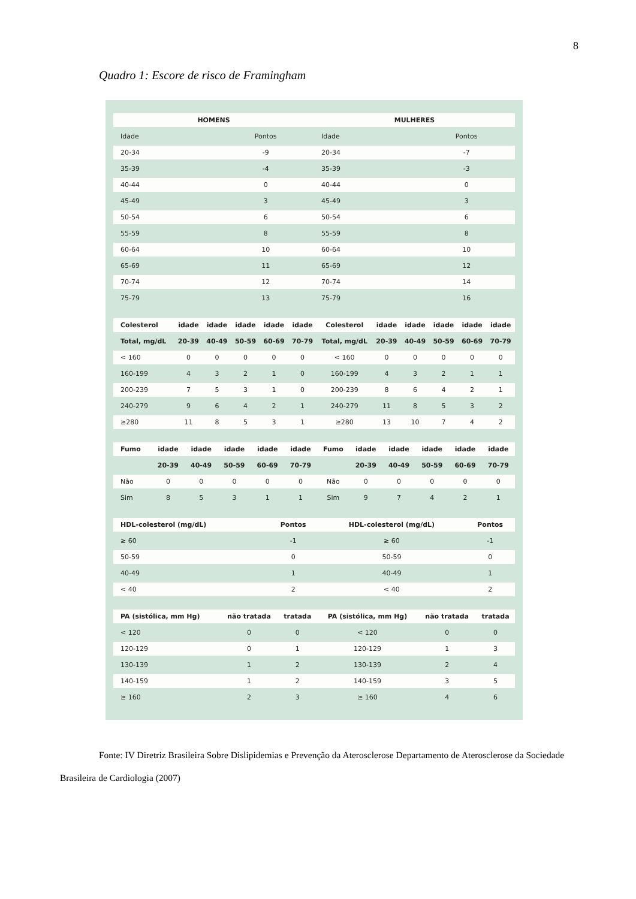8
Quadro 1: Escore de risco de Framingham
| HOMENS | | MULHERES | |
| --- | --- | --- | --- |
| Idade | Pontos | Idade | Pontos |
| 20-34 | -9 | 20-34 | -7 |
| 35-39 | -4 | 35-39 | -3 |
| 40-44 | 0 | 40-44 | 0 |
| 45-49 | 3 | 45-49 | 3 |
| 50-54 | 6 | 50-54 | 6 |
| 55-59 | 8 | 55-59 | 8 |
| 60-64 | 10 | 60-64 | 10 |
| 65-69 | 11 | 65-69 | 12 |
| 70-74 | 12 | 70-74 | 14 |
| 75-79 | 13 | 75-79 | 16 |
| Colesterol | idade | idade | idade | idade | idade | Colesterol | idade | idade | idade | idade | idade |
| --- | --- | --- | --- | --- | --- | --- | --- | --- | --- | --- | --- |
| Total, mg/dL | 20-39 | 40-49 | 50-59 | 60-69 | 70-79 | Total, mg/dL | 20-39 | 40-49 | 50-59 | 60-69 | 70-79 |
| < 160 | 0 | 0 | 0 | 0 | 0 | < 160 | 0 | 0 | 0 | 0 | 0 |
| 160-199 | 4 | 3 | 2 | 1 | 0 | 160-199 | 4 | 3 | 2 | 1 | 1 |
| 200-239 | 7 | 5 | 3 | 1 | 0 | 200-239 | 8 | 6 | 4 | 2 | 1 |
| 240-279 | 9 | 6 | 4 | 2 | 1 | 240-279 | 11 | 8 | 5 | 3 | 2 |
| ≥280 | 11 | 8 | 5 | 3 | 1 | ≥280 | 13 | 10 | 7 | 4 | 2 |
| Fumo | idade | idade | idade | idade | idade | Fumo | idade | idade | idade | idade | idade |
| --- | --- | --- | --- | --- | --- | --- | --- | --- | --- | --- | --- |
| | 20-39 | 40-49 | 50-59 | 60-69 | 70-79 | | 20-39 | 40-49 | 50-59 | 60-69 | 70-79 |
| Não | 0 | 0 | 0 | 0 | 0 | Não | 0 | 0 | 0 | 0 | 0 |
| Sim | 8 | 5 | 3 | 1 | 1 | Sim | 9 | 7 | 4 | 2 | 1 |
| HDL-colesterol (mg/dL) | Pontos | HDL-colesterol (mg/dL) | Pontos |
| --- | --- | --- | --- |
| ≥ 60 | -1 | ≥ 60 | -1 |
| 50-59 | 0 | 50-59 | 0 |
| 40-49 | 1 | 40-49 | 1 |
| < 40 | 2 | < 40 | 2 |
| PA (sistólica, mm Hg) | não tratada | tratada | PA (sistólica, mm Hg) | não tratada | tratada |
| --- | --- | --- | --- | --- | --- |
| < 120 | 0 | 0 | < 120 | 0 | 0 |
| 120-129 | 0 | 1 | 120-129 | 1 | 3 |
| 130-139 | 1 | 2 | 130-139 | 2 | 4 |
| 140-159 | 1 | 2 | 140-159 | 3 | 5 |
| ≥ 160 | 2 | 3 | ≥ 160 | 4 | 6 |
Fonte: IV Diretriz Brasileira Sobre Dislipidemias e Prevenção da Aterosclerose Departamento de Aterosclerose da Sociedade Brasileira de Cardiologia (2007)